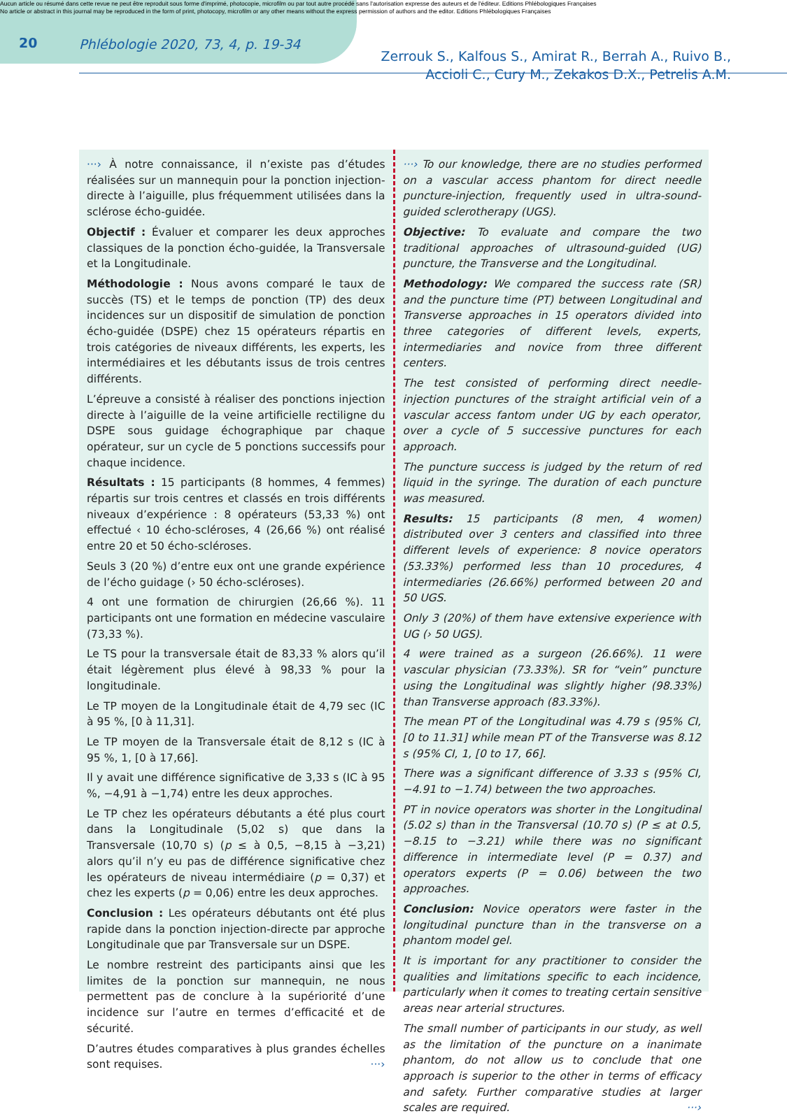Aucun article ou résumé dans cette revue ne peut être reproduit sous forme d'imprimé, photocopie, microfilm ou par tout autre procédé sans l'autorisation expresse des auteurs et de l'éditeur. Editions Phlébologiques Françaises
No article or abstract in this journal may be reproduced in the form of print, photocopy, microfilm or any other means without the express permission of authors and the editor. Editions Phlébologiques Françaises
20 Phlébologie 2020, 73, 4, p. 19-34
Zerrouk S., Kalfous S., Amirat R., Berrah A., Ruivo B.,
Accioli C., Cury M., Zekakos D.X., Petrelis A.M.
···› À notre connaissance, il n’existe pas d’études réalisées sur un mannequin pour la ponction injection-directe à l’aiguille, plus fréquemment utilisées dans la sclérose écho-guidée.
Objectif : Évaluer et comparer les deux approches classiques de la ponction écho-guidée, la Transversale et la Longitudinale.
Méthodologie : Nous avons comparé le taux de succès (TS) et le temps de ponction (TP) des deux incidences sur un dispositif de simulation de ponction écho-guidée (DSPE) chez 15 opérateurs répartis en trois catégories de niveaux différents, les experts, les intermédiaires et les débutants issus de trois centres différents.
L’épreuve a consisté à réaliser des ponctions injection directe à l’aiguille de la veine artificielle rectiligne du DSPE sous guidage échographique par chaque opérateur, sur un cycle de 5 ponctions successifs pour chaque incidence.
Résultats : 15 participants (8 hommes, 4 femmes) répartis sur trois centres et classés en trois différents niveaux d’expérience : 8 opérateurs (53,33 %) ont effectué ‹ 10 écho-scléroses, 4 (26,66 %) ont réalisé entre 20 et 50 écho-scléroses.
Seuls 3 (20 %) d’entre eux ont une grande expérience de l’écho guidage (› 50 écho-scléroses).
4 ont une formation de chirurgien (26,66 %). 11 participants ont une formation en médecine vasculaire (73,33 %).
Le TS pour la transversale était de 83,33 % alors qu’il était légèrement plus élevé à 98,33 % pour la longitudinale.
Le TP moyen de la Longitudinale était de 4,79 sec (IC à 95 %, [0 à 11,31].
Le TP moyen de la Transversale était de 8,12 s (IC à 95 %, 1, [0 à 17,66].
Il y avait une différence significative de 3,33 s (IC à 95 %, −4,91 à −1,74) entre les deux approches.
Le TP chez les opérateurs débutants a été plus court dans la Longitudinale (5,02 s) que dans la Transversale (10,70 s) (p ≤ à 0,5, −8,15 à −3,21) alors qu’il n’y eu pas de différence significative chez les opérateurs de niveau intermédiaire (p = 0,37) et chez les experts (p = 0,06) entre les deux approches.
Conclusion : Les opérateurs débutants ont été plus rapide dans la ponction injection-directe par approche Longitudinale que par Transversale sur un DSPE.
Le nombre restreint des participants ainsi que les limites de la ponction sur mannequin, ne nous permettent pas de conclure à la supériorité d’une incidence sur l’autre en termes d’efficacité et de sécurité.
D’autres études comparatives à plus grandes échelles sont requises. ···›
···› To our knowledge, there are no studies performed on a vascular access phantom for direct needle puncture-injection, frequently used in ultra-sound-guided sclerotherapy (UGS).
Objective: To evaluate and compare the two traditional approaches of ultrasound-guided (UG) puncture, the Transverse and the Longitudinal.
Methodology: We compared the success rate (SR) and the puncture time (PT) between Longitudinal and Transverse approaches in 15 operators divided into three categories of different levels, experts, intermediaries and novice from three different centers.
The test consisted of performing direct needle-injection punctures of the straight artificial vein of a vascular access fantom under UG by each operator, over a cycle of 5 successive punctures for each approach.
The puncture success is judged by the return of red liquid in the syringe. The duration of each puncture was measured.
Results: 15 participants (8 men, 4 women) distributed over 3 centers and classified into three different levels of experience: 8 novice operators (53.33%) performed less than 10 procedures, 4 intermediaries (26.66%) performed between 20 and 50 UGS.
Only 3 (20%) of them have extensive experience with UG (› 50 UGS).
4 were trained as a surgeon (26.66%). 11 were vascular physician (73.33%). SR for “vein” puncture using the Longitudinal was slightly higher (98.33%) than Transverse approach (83.33%).
The mean PT of the Longitudinal was 4.79 s (95% CI, [0 to 11.31] while mean PT of the Transverse was 8.12 s (95% CI, 1, [0 to 17, 66].
There was a significant difference of 3.33 s (95% CI, −4.91 to −1.74) between the two approaches.
PT in novice operators was shorter in the Longitudinal (5.02 s) than in the Transversal (10.70 s) (P ≤ at 0.5, −8.15 to −3.21) while there was no significant difference in intermediate level (P = 0.37) and operators experts (P = 0.06) between the two approaches.
Conclusion: Novice operators were faster in the longitudinal puncture than in the transverse on a phantom model gel.
It is important for any practitioner to consider the qualities and limitations specific to each incidence, particularly when it comes to treating certain sensitive areas near arterial structures.
The small number of participants in our study, as well as the limitation of the puncture on a inanimate phantom, do not allow us to conclude that one approach is superior to the other in terms of efficacy and safety. Further comparative studies at larger scales are required. ···›